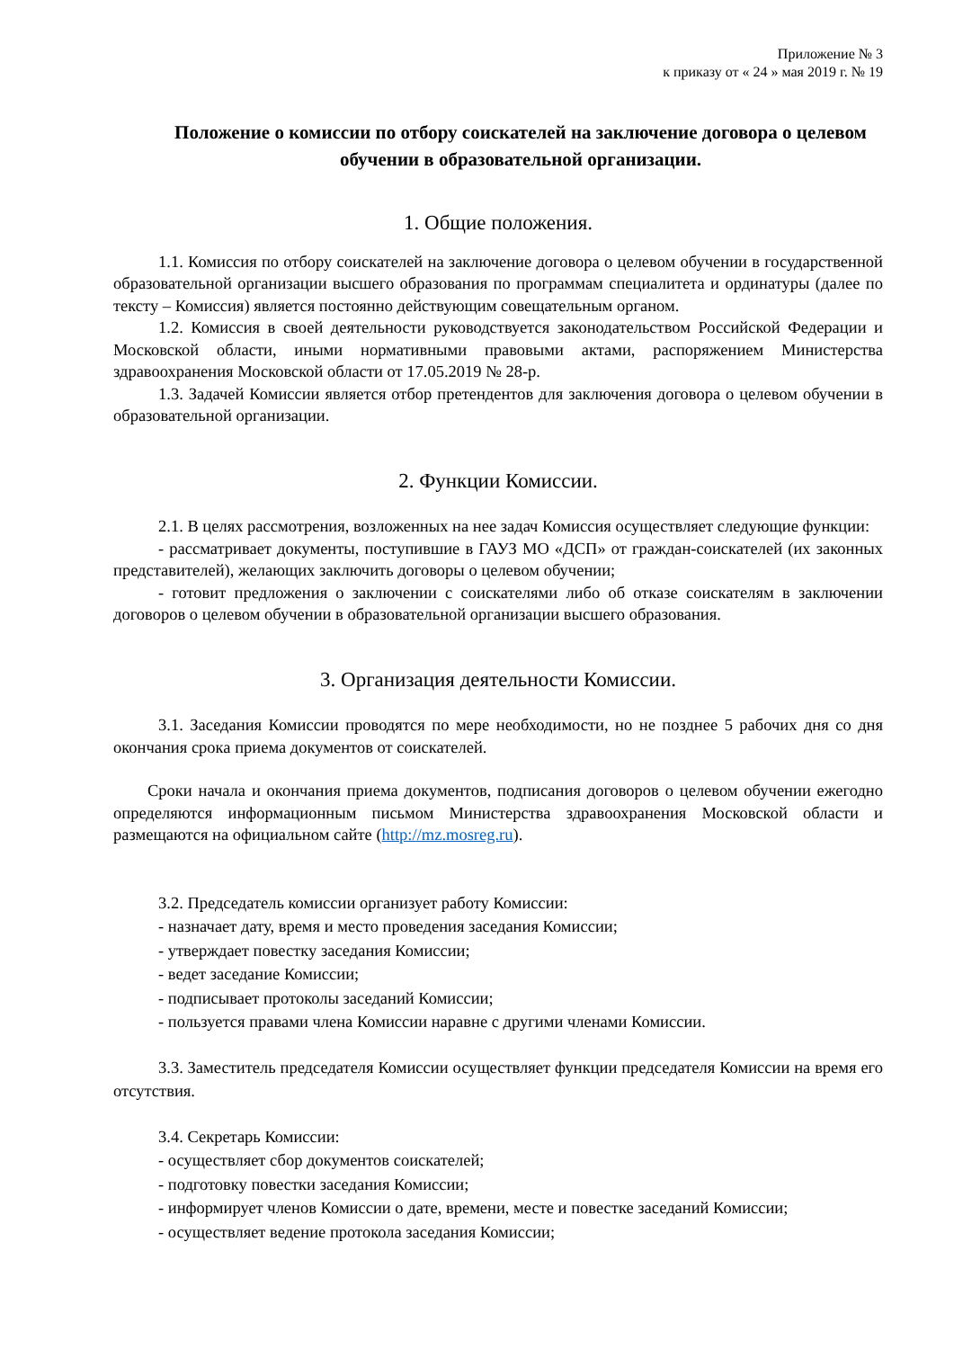Приложение № 3
к приказу от « 24 » мая 2019 г. № 19
Положение о комиссии по отбору соискателей на заключение договора о целевом обучении в образовательной организации.
1. Общие положения.
1.1. Комиссия по отбору соискателей на заключение договора о целевом обучении в государственной образовательной организации высшего образования по программам специалитета и ординатуры (далее по тексту – Комиссия) является постоянно действующим совещательным органом.
1.2. Комиссия в своей деятельности руководствуется законодательством Российской Федерации и Московской области, иными нормативными правовыми актами, распоряжением Министерства здравоохранения Московской области от 17.05.2019 № 28-р.
1.3. Задачей Комиссии является отбор претендентов для заключения договора о целевом обучении в образовательной организации.
2. Функции Комиссии.
2.1. В целях рассмотрения, возложенных на нее задач Комиссия осуществляет следующие функции:
- рассматривает документы, поступившие в ГАУЗ МО «ДСП» от граждан-соискателей (их законных представителей), желающих заключить договоры о целевом обучении;
- готовит предложения о заключении с соискателями либо об отказе соискателям в заключении договоров о целевом обучении в образовательной организации высшего образования.
3. Организация деятельности Комиссии.
3.1. Заседания Комиссии проводятся по мере необходимости, но не позднее 5 рабочих дня со дня окончания срока приема документов от соискателей.
Сроки начала и окончания приема документов, подписания договоров о целевом обучении ежегодно определяются информационным письмом Министерства здравоохранения Московской области и размещаются на официальном сайте (http://mz.mosreg.ru).
3.2. Председатель комиссии организует работу Комиссии:
- назначает дату, время и место проведения заседания Комиссии;
- утверждает повестку заседания Комиссии;
- ведет заседание Комиссии;
- подписывает протоколы заседаний Комиссии;
- пользуется правами члена Комиссии наравне с другими членами Комиссии.
3.3. Заместитель председателя Комиссии осуществляет функции председателя Комиссии на время его отсутствия.
3.4. Секретарь Комиссии:
- осуществляет сбор документов соискателей;
- подготовку повестки заседания Комиссии;
- информирует членов Комиссии о дате, времени, месте и повестке заседаний Комиссии;
- осуществляет ведение протокола заседания Комиссии;